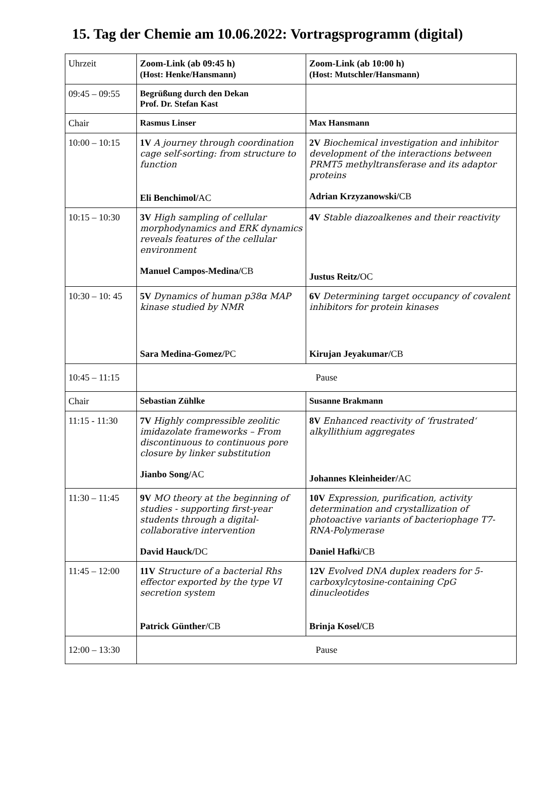15. Tag der Chemie am 10.06.2022: Vortragsprogramm (digital)
| Uhrzeit | Zoom-Link (ab 09:45 h) (Host: Henke/Hansmann) | Zoom-Link (ab 10:00 h) (Host: Mutschler/Hansmann) |
| 09:45 – 09:55 | Begrüßung durch den Dekan Prof. Dr. Stefan Kast | |
| Chair | Rasmus Linser | Max Hansmann |
| 10:00 – 10:15 | 1V A journey through coordination cage self-sorting: from structure to function Eli Benchimol/ AC | 2V Biochemical investigation and inhibitor development of the interactions between PRMT5 methyltransferase and its adaptor proteins Adrian Krzyzanowski/ CB |
| 10:15 – 10:30 | 3V High sampling of cellular morphodynamics and ERK dynamics reveals features of the cellular environment Manuel Campos-Medina/ CB | 4V Stable diazoalkenes and their reactivity Justus Reitz/ OC |
| 10:30 – 10: 45 | 5V Dynamics of human p38α MAP kinase studied by NMR Sara Medina-Gomez/ PC | 6V Determining target occupancy of covalent inhibitors for protein kinases Kirujan Jeyakumar/ CB |
| 10:45 – 11:15 | Pause | |
| Chair | Sebastian Zühlke | Susanne Brakmann |
| 11:15 - 11:30 | 7V Highly compressible zeolitic imidazolate frameworks – From discontinuous to continuous pore closure by linker substitution Jianbo Song/ AC | 8V Enhanced reactivity of ‘frustrated‘ alkyllithium aggregates Johannes Kleinheider/ AC |
| 11:30 – 11:45 | 9V MO theory at the beginning of studies - supporting first-year students through a digital-collaborative intervention David Hauck/ DC | 10V Expression, purification, activity determination and crystallization of photoactive variants of bacteriophage T7-RNA-Polymerase Daniel Hafki/ CB |
| 11:45 – 12:00 | 11V Structure of a bacterial Rhs effector exported by the type VI secretion system Patrick Günther/ CB | 12V Evolved DNA duplex readers for 5-carboxylcytosine-containing CpG dinucleotides Brinja Kosel/ CB |
| 12:00 – 13:30 | Pause | |